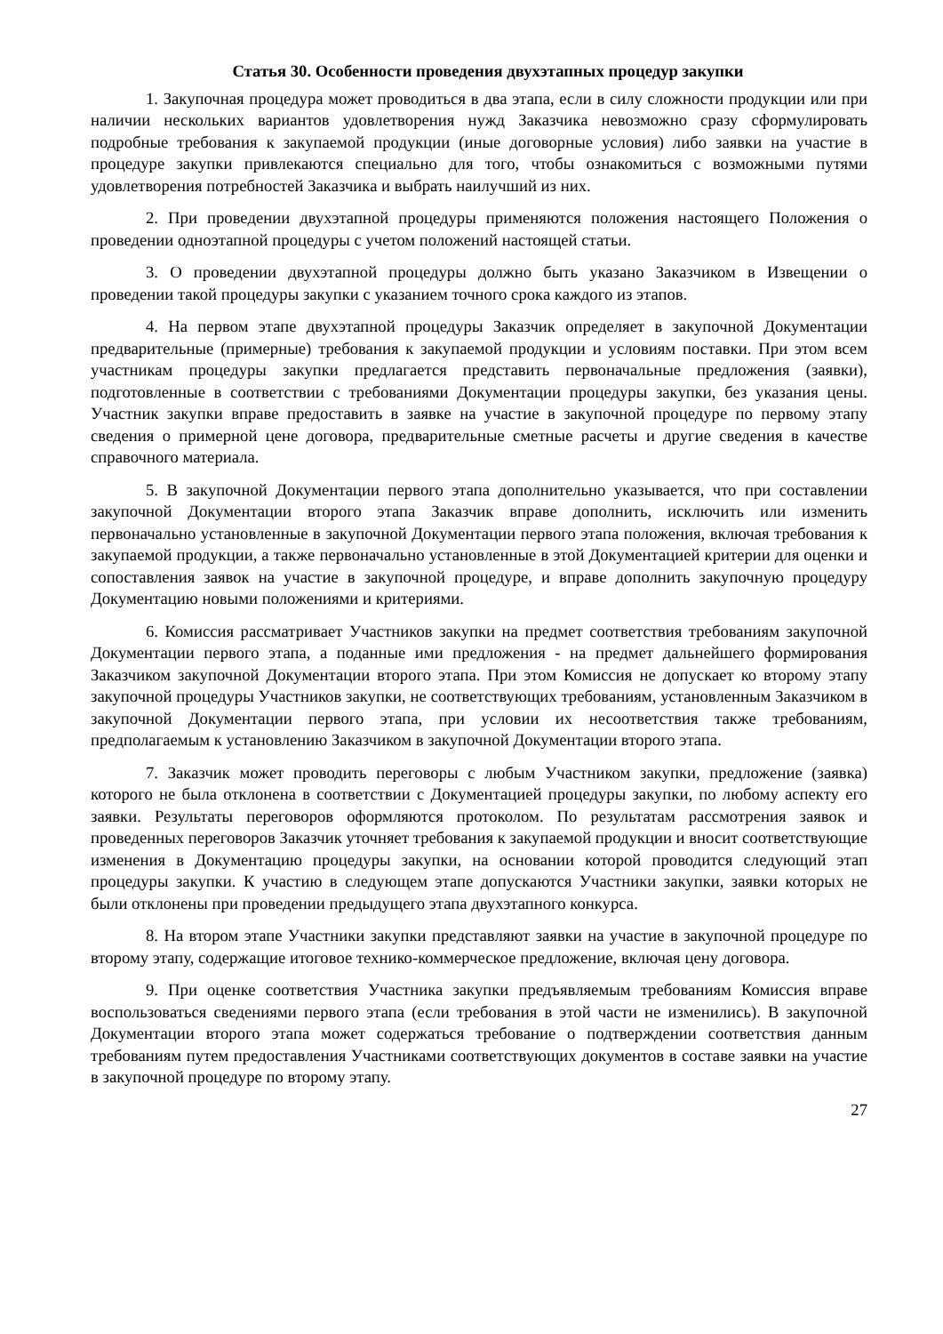Статья 30. Особенности проведения двухэтапных процедур закупки
1. Закупочная процедура может проводиться в два этапа, если в силу сложности продукции или при наличии нескольких вариантов удовлетворения нужд Заказчика невозможно сразу сформулировать подробные требования к закупаемой продукции (иные договорные условия) либо заявки на участие в процедуре закупки привлекаются специально для того, чтобы ознакомиться с возможными путями удовлетворения потребностей Заказчика и выбрать наилучший из них.
2. При проведении двухэтапной процедуры применяются положения настоящего Положения о проведении одноэтапной процедуры с учетом положений настоящей статьи.
3. О проведении двухэтапной процедуры должно быть указано Заказчиком в Извещении о проведении такой процедуры закупки с указанием точного срока каждого из этапов.
4. На первом этапе двухэтапной процедуры Заказчик определяет в закупочной Документации предварительные (примерные) требования к закупаемой продукции и условиям поставки. При этом всем участникам процедуры закупки предлагается представить первоначальные предложения (заявки), подготовленные в соответствии с требованиями Документации процедуры закупки, без указания цены. Участник закупки вправе предоставить в заявке на участие в закупочной процедуре по первому этапу сведения о примерной цене договора, предварительные сметные расчеты и другие сведения в качестве справочного материала.
5. В закупочной Документации первого этапа дополнительно указывается, что при составлении закупочной Документации второго этапа Заказчик вправе дополнить, исключить или изменить первоначально установленные в закупочной Документации первого этапа положения, включая требования к закупаемой продукции, а также первоначально установленные в этой Документацией критерии для оценки и сопоставления заявок на участие в закупочной процедуре, и вправе дополнить закупочную процедуру Документацию новыми положениями и критериями.
6. Комиссия рассматривает Участников закупки на предмет соответствия требованиям закупочной Документации первого этапа, а поданные ими предложения - на предмет дальнейшего формирования Заказчиком закупочной Документации второго этапа. При этом Комиссия не допускает ко второму этапу закупочной процедуры Участников закупки, не соответствующих требованиям, установленным Заказчиком в закупочной Документации первого этапа, при условии их несоответствия также требованиям, предполагаемым к установлению Заказчиком в закупочной Документации второго этапа.
7. Заказчик может проводить переговоры с любым Участником закупки, предложение (заявка) которого не была отклонена в соответствии с Документацией процедуры закупки, по любому аспекту его заявки. Результаты переговоров оформляются протоколом. По результатам рассмотрения заявок и проведенных переговоров Заказчик уточняет требования к закупаемой продукции и вносит соответствующие изменения в Документацию процедуры закупки, на основании которой проводится следующий этап процедуры закупки. К участию в следующем этапе допускаются Участники закупки, заявки которых не были отклонены при проведении предыдущего этапа двухэтапного конкурса.
8. На втором этапе Участники закупки представляют заявки на участие в закупочной процедуре по второму этапу, содержащие итоговое технико-коммерческое предложение, включая цену договора.
9. При оценке соответствия Участника закупки предъявляемым требованиям Комиссия вправе воспользоваться сведениями первого этапа (если требования в этой части не изменились). В закупочной Документации второго этапа может содержаться требование о подтверждении соответствия данным требованиям путем предоставления Участниками соответствующих документов в составе заявки на участие в закупочной процедуре по второму этапу.
27